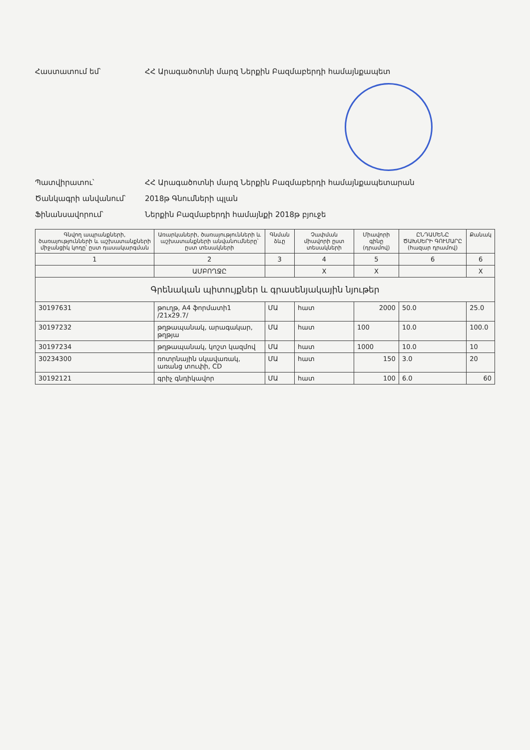Հաստատում եմ՝ ՀՀ Արագածոտնի մարզ Ներքին Բազմաբերդի համայնքապետ
Պատվիրատու՝ ՀՀ Արագածոտնի մարզ Ներքին Բազմաբերդի համայնքապետարան
Ծանկագրի անվանում՝ 2018թ Գնումների պլան
Ֆինանսավորում՝ Ներքին Բազմաբերդի համայնքի 2018թ բյուջե
| Գնվող ապրանքների, ծառայությունների և աշխատանքների միջանցիկ կոդը՝ ըստ դասակարգման | Առարկաների, ծառայությունների և աշխատանքների անվանումները՝ ըստ տեսակների | Գնման ձևը | Չափման միավորի ըստ տեսակների | Միավորի գինը (դրամով) | ԸՆԴԱՄԵՆԸ ԾԱԽՍԵՐԻ ԳՈՒՄԱՐԸ (հազար դրամով) | Քանակ |
| --- | --- | --- | --- | --- | --- | --- |
| 1 | 2 | 3 | 4 | 5 | 6 | 6 |
| | ԱՄԲՈՂՋԸ | | X | X | | X |
| Գրենական պիտույքներ և գրասենյակային նյութեր | | | | | | |
| 30197631 | թուղթ, A4 ֆորմատի1 /21x29.7/ | ՄԱ | հատ | 2000 | 50.0 | 25.0 |
| 30197232 | թղթապանակ, արագակար, թղթյա | ՄԱ | հատ | 100 | 10.0 | 100.0 |
| 30197234 | թղթապանակ, կոշտ կազմով | ՄԱ | հատ | 1000 | 10.0 | 10 |
| 30234300 | ռոտրնային սկավառակ, առանց տուփի, CD | ՄԱ | հատ | 150 | 3.0 | 20 |
| 30192121 | գրիչ գնդիկավոր | ՄԱ | հատ | 100 | 6.0 | 60 |